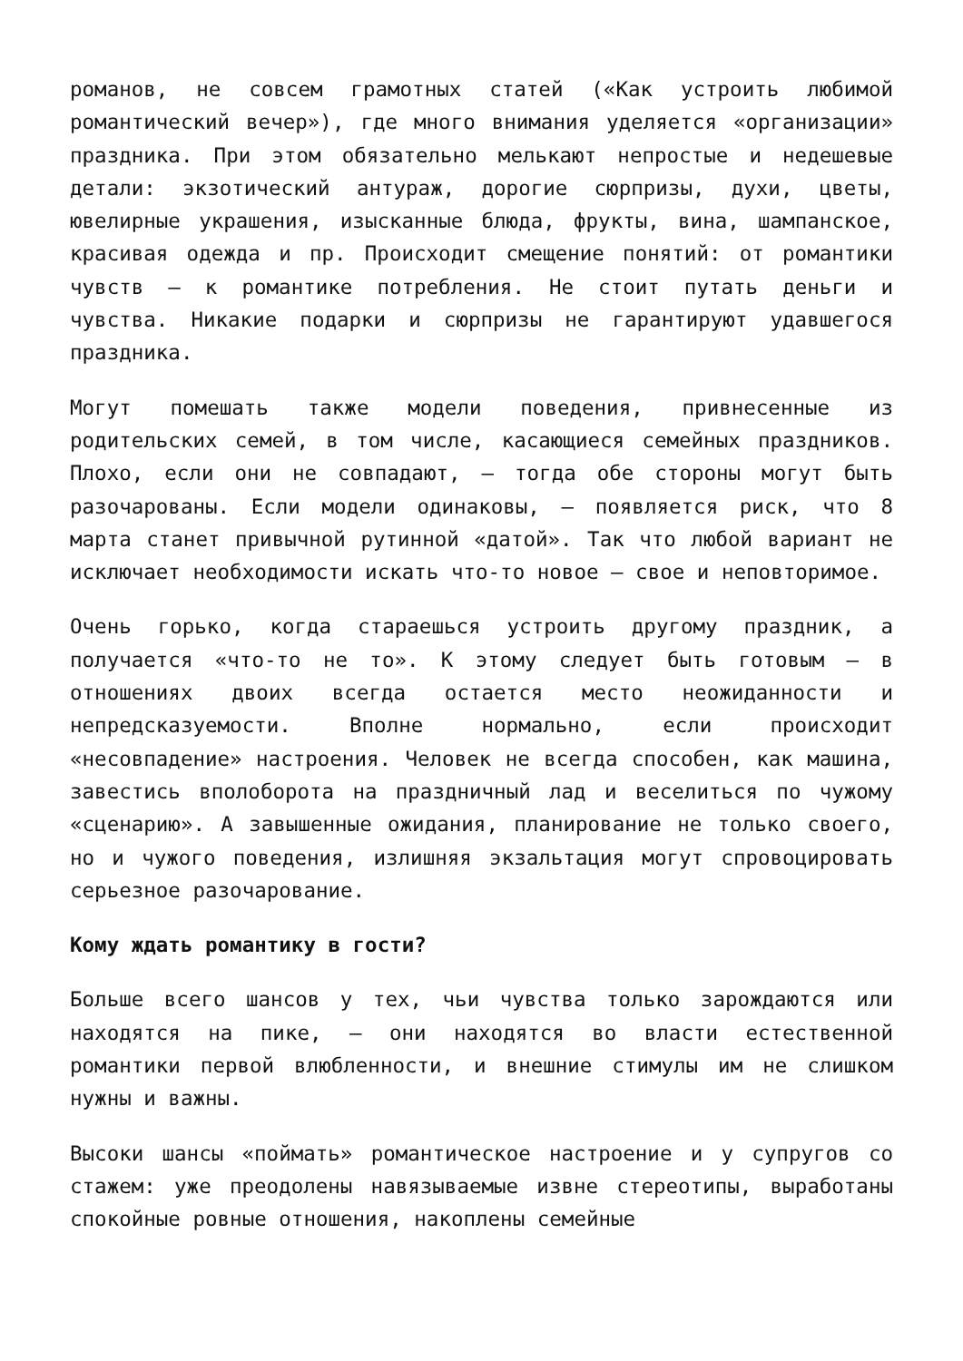романов, не совсем грамотных статей («Как устроить любимой романтический вечер»), где много внимания уделяется «организации» праздника. При этом обязательно мелькают непростые и недешевые детали: экзотический антураж, дорогие сюрпризы, духи, цветы, ювелирные украшения, изысканные блюда, фрукты, вина, шампанское, красивая одежда и пр. Происходит смещение понятий: от романтики чувств – к романтике потребления. Не стоит путать деньги и чувства. Никакие подарки и сюрпризы не гарантируют удавшегося праздника.
Могут помешать также модели поведения, привнесенные из родительских семей, в том числе, касающиеся семейных праздников. Плохо, если они не совпадают, – тогда обе стороны могут быть разочарованы. Если модели одинаковы, – появляется риск, что 8 марта станет привычной рутинной «датой». Так что любой вариант не исключает необходимости искать что-то новое – свое и неповторимое.
Очень горько, когда стараешься устроить другому праздник, а получается «что-то не то». К этому следует быть готовым – в отношениях двоих всегда остается место неожиданности и непредсказуемости. Вполне нормально, если происходит «несовпадение» настроения. Человек не всегда способен, как машина, завестись вполоборота на праздничный лад и веселиться по чужому «сценарию». А завышенные ожидания, планирование не только своего, но и чужого поведения, излишняя экзальтация могут спровоцировать серьезное разочарование.
Кому ждать романтику в гости?
Больше всего шансов у тех, чьи чувства только зарождаются или находятся на пике, – они находятся во власти естественной романтики первой влюбленности, и внешние стимулы им не слишком нужны и важны.
Высоки шансы «поймать» романтическое настроение и у супругов со стажем: уже преодолены навязываемые извне стереотипы, выработаны спокойные ровные отношения, накоплены семейные